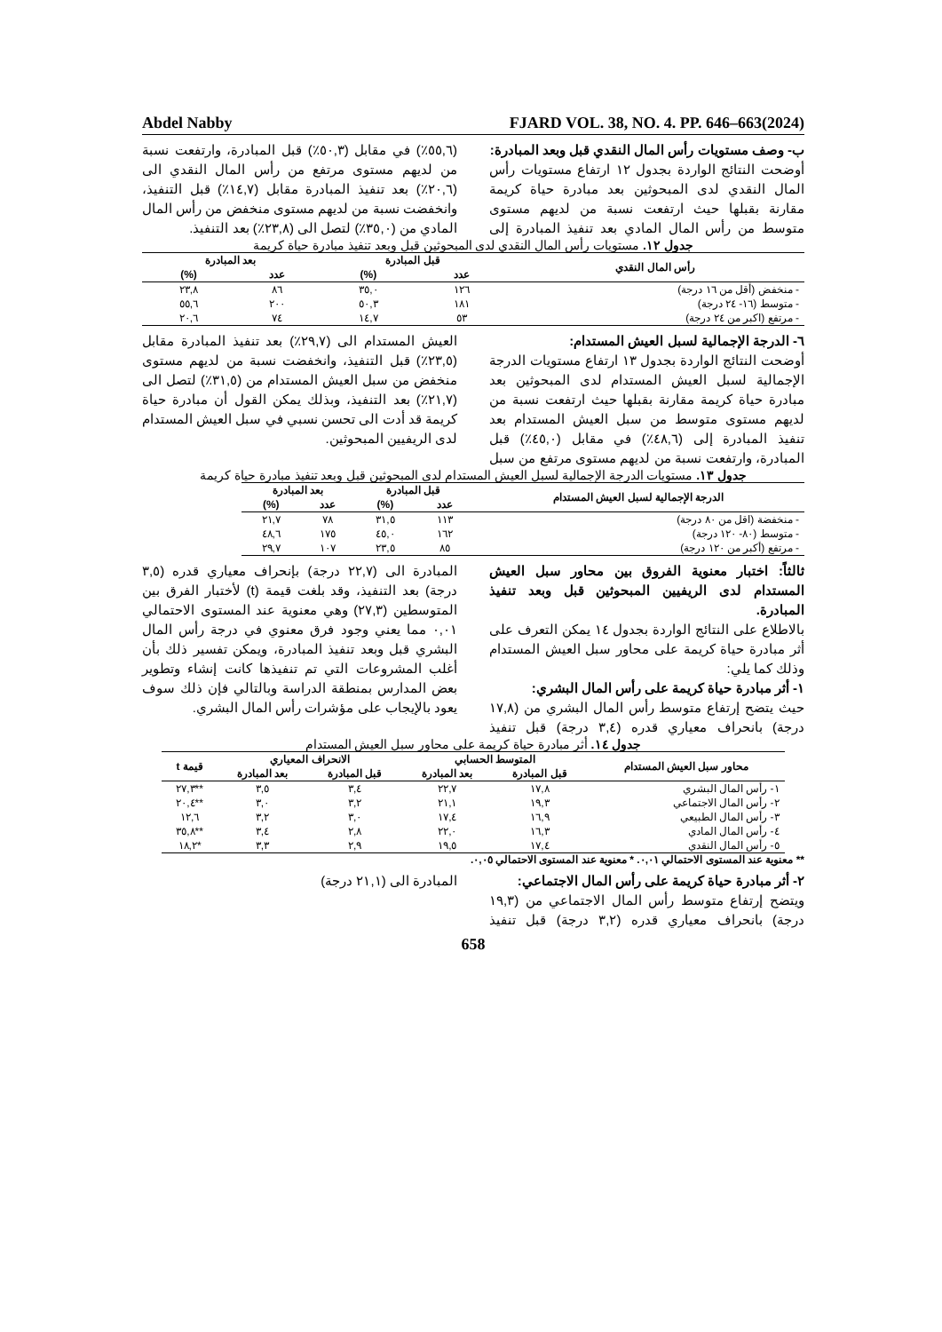Abdel Nabby FJARD VOL. 38, NO. 4. PP. 646–663(2024)
ب- وصف مستويات رأس المال النقدي قبل وبعد المبادرة:
أوضحت النتائج الواردة بجدول ١٢ ارتفاع مستويات رأس المال النقدي لدى المبحوثين بعد مبادرة حياة كريمة مقارنة بقبلها حيث ارتفعت نسبة من لديهم مستوى متوسط من رأس المال المادي بعد تنفيذ المبادرة إلى (٥٥,٦٪) في مقابل (٥٠,٣٪) قبل المبادرة، وارتفعت نسبة من لديهم مستوى مرتفع من رأس المال النقدي الى (٢٠,٦٪) بعد تنفيذ المبادرة مقابل (١٤,٧٪) قبل التنفيذ، وانخفضت نسبة من لديهم مستوى منخفض من رأس المال المادي من (٣٥,٠٪) لتصل الى (٢٣,٨٪) بعد التنفيذ.
جدول ١٢. مستويات رأس المال النقدي لدى المبحوثين قبل وبعد تنفيذ مبادرة حياة كريمة
| رأس المال النقدي | قبل المبادرة | | بعد المبادرة | |
| --- | --- | --- | --- | --- |
| | عدد | (%) | عدد | (%) |
| - منخفض (أقل من ١٦ درجة) | ١٢٦ | ٣٥,٠ | ٨٦ | ٢٣,٨ |
| - متوسط (١٦- ٢٤ درجة) | ١٨١ | ٥٠,٣ | ٢٠٠ | ٥٥,٦ |
| - مرتفع (اكبر من ٢٤ درجة) | ٥٣ | ١٤,٧ | ٧٤ | ٢٠,٦ |
٦- الدرجة الإجمالية لسبل العيش المستدام:
أوضحت النتائج الواردة بجدول ١٣ ارتفاع مستويات الدرجة الإجمالية لسبل العيش المستدام لدى المبحوثين بعد مبادرة حياة كريمة مقارنة بقبلها حيث ارتفعت نسبة من لديهم مستوى متوسط من سبل العيش المستدام بعد تنفيذ المبادرة إلى (٤٨,٦٪) في مقابل (٤٥,٠٪) قبل المبادرة، وارتفعت نسبة من لديهم مستوى مرتفع من سبل العيش المستدام الى (٢٩,٧٪) بعد تنفيذ المبادرة مقابل (٢٣,٥٪) قبل التنفيذ، وانخفضت نسبة من لديهم مستوى منخفض من سبل العيش المستدام من (٣١,٥٪) لتصل الى (٢١,٧٪) بعد التنفيذ، وبذلك يمكن القول أن مبادرة حياة كريمة قد أدت الى تحسن نسبي في سبل العيش المستدام لدى الريفيين المبحوثين.
جدول ١٣. مستويات الدرجة الإجمالية لسبل العيش المستدام لدى المبحوثين قبل وبعد تنفيذ مبادرة حياة كريمة
| الدرجة الإجمالية لسبل العيش المستدام | قبل المبادرة | | بعد المبادرة | |
| --- | --- | --- | --- | --- |
| | عدد | (%) | عدد | (%) |
| - منخفضة (اقل من ٨٠ درجة) | ١١٣ | ٣١,٥ | ٧٨ | ٢١,٧ |
| - متوسط (٨٠- ١٢٠ درجة) | ١٦٢ | ٤٥,٠ | ١٧٥ | ٤٨,٦ |
| - مرتفع (أكبر من ١٢٠ درجة) | ٨٥ | ٢٣,٥ | ١٠٧ | ٢٩,٧ |
ثالثاً: اختبار معنوية الفروق بين محاور سبل العيش المستدام لدى الريفيين المبحوثين قبل وبعد تنفيذ المبادرة.
بالاطلاع على النتائج الواردة بجدول ١٤ يمكن التعرف على أثر مبادرة حياة كريمة على محاور سبل العيش المستدام وذلك كما يلي:
١- أثر مبادرة حياة كريمة على رأس المال البشري:
حيث يتضح إرتفاع متوسط رأس المال البشري من (١٧,٨ درجة) بانحراف معياري قدره (٣,٤ درجة) قبل تنفيذ المبادرة الى (٢٢,٧ درجة) بإنحراف معياري قدره (٣,٥ درجة) بعد التنفيذ، وقد بلغت قيمة (t) لأختبار الفرق بين المتوسطين (٢٧,٣) وهي معنوية عند المستوى الاحتمالي ٠,٠١ مما يعني وجود فرق معنوي في درجة رأس المال البشري قبل وبعد تنفيذ المبادرة، ويمكن تفسير ذلك بأن أغلب المشروعات التي تم تنفيذها كانت إنشاء وتطوير بعض المدارس بمنطقة الدراسة وبالتالي فإن ذلك سوف يعود بالإيجاب على مؤشرات رأس المال البشري.
جدول ١٤. أثر مبادرة حياة كريمة على محاور سبل العيش المستدام
| محاور سبل العيش المستدام | المتوسط الحسابي | | الانحراف المعياري | | قيمة t |
| --- | --- | --- | --- | --- | --- |
| | قبل المبادرة | بعد المبادرة | قبل المبادرة | بعد المبادرة | |
| ١- رأس المال البشري | ١٧,٨ | ٢٢,٧ | ٣,٤ | ٣,٥ | **٢٧,٣ |
| ٢- رأس المال الاجتماعي | ١٩,٣ | ٢١,١ | ٣,٢ | ٣,٠ | **٢٠,٤ |
| ٣- رأس المال الطبيعي | ١٦,٩ | ١٧,٤ | ٣,٠ | ٣,٢ | ١٢,٦ |
| ٤- رأس المال المادي | ١٦,٣ | ٢٢,٠ | ٢,٨ | ٣,٤ | **٣٥,٨ |
| ٥- رأس المال النقدي | ١٧,٤ | ١٩,٥ | ٢,٩ | ٣,٣ | *١٨,٢ |
** معنوية عند المستوى الاحتمالي ٠,٠١. * معنوية عند المستوى الاحتمالي ٠,٠٥.
٢- أثر مبادرة حياة كريمة على رأس المال الاجتماعي:
ويتضح إرتفاع متوسط رأس المال الاجتماعي من (١٩,٣ درجة) بانحراف معياري قدره (٣,٢ درجة) قبل تنفيذ المبادرة الى (٢١,١ درجة)
658